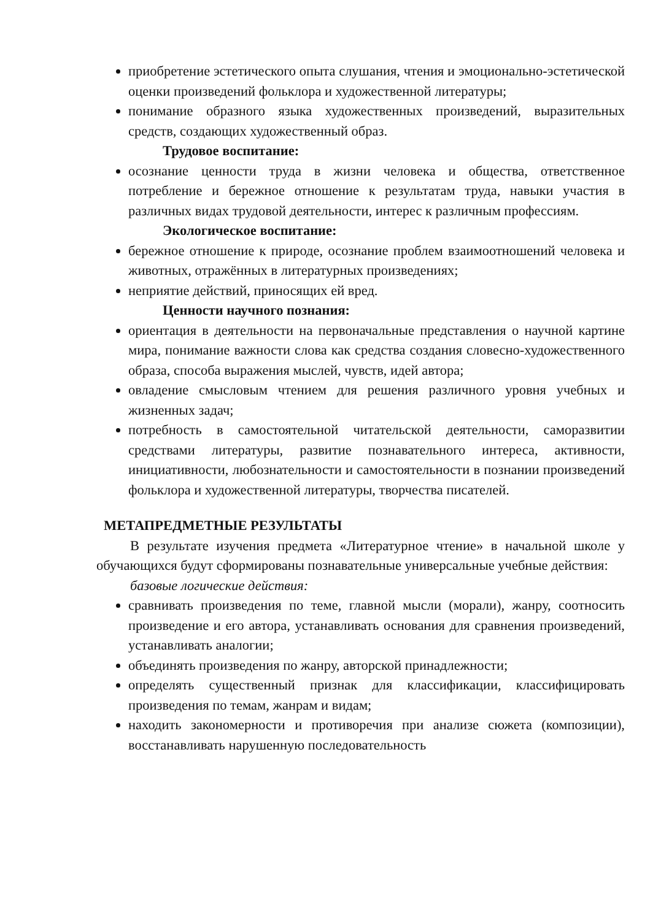приобретение эстетического опыта слушания, чтения и эмоционально-эстетической оценки произведений фольклора и художественной литературы;
понимание образного языка художественных произведений, выразительных средств, создающих художественный образ.
Трудовое воспитание:
осознание ценности труда в жизни человека и общества, ответственное потребление и бережное отношение к результатам труда, навыки участия в различных видах трудовой деятельности, интерес к различным профессиям.
Экологическое воспитание:
бережное отношение к природе, осознание проблем взаимоотношений человека и животных, отражённых в литературных произведениях;
неприятие действий, приносящих ей вред.
Ценности научного познания:
ориентация в деятельности на первоначальные представления о научной картине мира, понимание важности слова как средства создания словесно-художественного образа, способа выражения мыслей, чувств, идей автора;
овладение смысловым чтением для решения различного уровня учебных и жизненных задач;
потребность в самостоятельной читательской деятельности, саморазвитии средствами литературы, развитие познавательного интереса, активности, инициативности, любознательности и самостоятельности в познании произведений фольклора и художественной литературы, творчества писателей.
МЕТАПРЕДМЕТНЫЕ РЕЗУЛЬТАТЫ
В результате изучения предмета «Литературное чтение» в начальной школе у обучающихся будут сформированы познавательные универсальные учебные действия:
базовые логические действия:
сравнивать произведения по теме, главной мысли (морали), жанру, соотносить произведение и его автора, устанавливать основания для сравнения произведений, устанавливать аналогии;
объединять произведения по жанру, авторской принадлежности;
определять существенный признак для классификации, классифицировать произведения по темам, жанрам и видам;
находить закономерности и противоречия при анализе сюжета (композиции), восстанавливать нарушенную последовательность